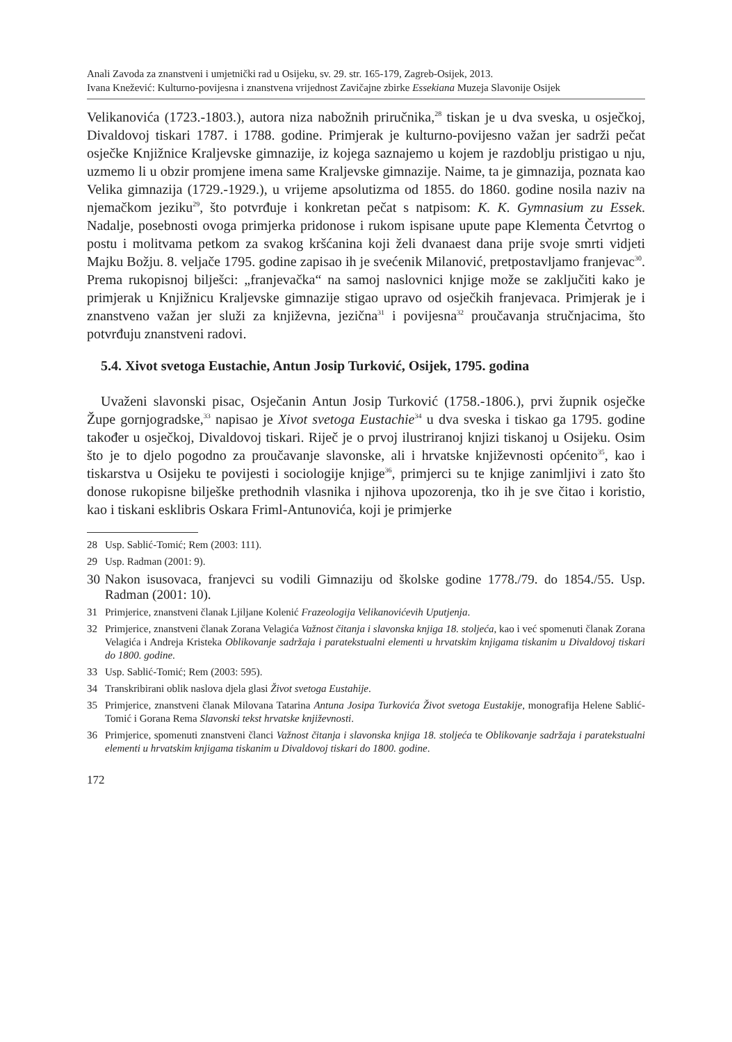Anali Zavoda za znanstveni i umjetnički rad u Osijeku, sv. 29. str. 165-179, Zagreb-Osijek, 2013.
Ivana Knežević: Kulturno-povijesna i znanstvena vrijednost Zavičajne zbirke Essekiana Muzeja Slavonije Osijek
Velikanovića (1723.-1803.), autora niza nabožnih priručnika,<sup>28</sup> tiskan je u dva sveska, u osječkoj, Divaldovoj tiskari 1787. i 1788. godine. Primjerak je kulturno-povijesno važan jer sadrži pečat osječke Knjižnice Kraljevske gimnazije, iz kojega saznajemo u kojem je razdoblju pristigao u nju, uzmemo li u obzir promjene imena same Kraljevske gimnazije. Naime, ta je gimnazija, poznata kao Velika gimnazija (1729.-1929.), u vrijeme apsolutizma od 1855. do 1860. godine nosila naziv na njemačkom jeziku<sup>29</sup>, što potvrđuje i konkretan pečat s natpisom: K. K. Gymnasium zu Essek. Nadalje, posebnosti ovoga primjerka pridonose i rukom ispisane upute pape Klementa Četvrtog o postu i molitvama petkom za svakog kršćanina koji želi dvanaest dana prije svoje smrti vidjeti Majku Božju. 8. veljače 1795. godine zapisao ih je svećenik Milanović, pretpostavljamo franjevac<sup>30</sup>. Prema rukopisnoj bilješci: „franjevačka“ na samoj naslovnici knjige može se zaključiti kako je primjerak u Knjižnicu Kraljevske gimnazije stigao upravo od osječkih franjevaca. Primjerak je i znanstveno važan jer služi za književna, jezična<sup>31</sup> i povijesna<sup>32</sup> proučavanja stručnjacima, što potvrđuju znanstveni radovi.
5.4. Xivot svetoga Eustachie, Antun Josip Turković, Osijek, 1795. godina
Uvaženi slavonski pisac, Osječanin Antun Josip Turković (1758.-1806.), prvi župnik osječke Župe gornjogradske,<sup>33</sup> napisao je Xivot svetoga Eustachie<sup>34</sup> u dva sveska i tiskao ga 1795. godine također u osječkoj, Divaldovoj tiskari. Riječ je o prvoj ilustriranoj knjizi tiskanoj u Osijeku. Osim što je to djelo pogodno za proučavanje slavonske, ali i hrvatske književnosti općenito<sup>35</sup>, kao i tiskarstva u Osijeku te povijesti i sociologije knjige<sup>36</sup>, primjerci su te knjige zanimljivi i zato što donose rukopisne bilješke prethodnih vlasnika i njihova upozorenja, tko ih je sve čitao i koristio, kao i tiskani esklibris Oskara Friml-Antunovića, koji je primjerke
28 Usp. Sablić-Tomić; Rem (2003: 111).
29 Usp. Radman (2001: 9).
30 Nakon isusovaca, franjevci su vodili Gimnaziju od školske godine 1778./79. do 1854./55. Usp. Radman (2001: 10).
31 Primjerice, znanstveni članak Ljiljane Kolenić Frazeologija Velikanovićevih Uputjenja.
32 Primjerice, znanstveni članak Zorana Velagića Važnost čitanja i slavonska knjiga 18. stoljeća, kao i već spomenuti članak Zorana Velagića i Andreja Kristeka Oblikovanje sadržaja i paratekstualni elementi u hrvatskim knjigama tiskanim u Divaldovoj tiskari do 1800. godine.
33 Usp. Sablić-Tomić; Rem (2003: 595).
34 Transkribirani oblik naslova djela glasi Život svetoga Eustahije.
35 Primjerice, znanstveni članak Milovana Tatarina Antuna Josipa Turkovića Život svetoga Eustakije, monografija Helene Sablić-Tomić i Gorana Rema Slavonski tekst hrvatske književnosti.
36 Primjerice, spomenuti znanstveni članci Važnost čitanja i slavonska knjiga 18. stoljeća te Oblikovanje sadržaja i paratekstualni elementi u hrvatskim knjigama tiskanim u Divaldovoj tiskari do 1800. godine.
172